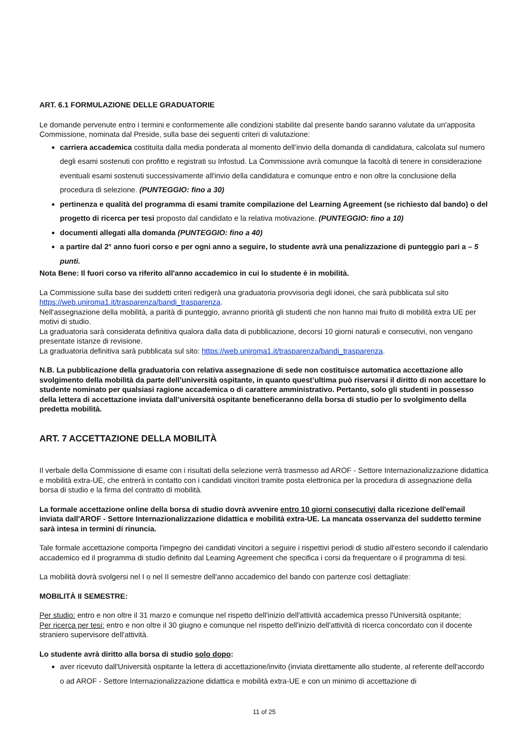ART. 6.1 FORMULAZIONE DELLE GRADUATORIE
Le domande pervenute entro i termini e conformemente alle condizioni stabilite dal presente bando saranno valutate da un'apposita Commissione, nominata dal Preside, sulla base dei seguenti criteri di valutazione:
carriera accademica costituita dalla media ponderata al momento dell’invio della domanda di candidatura, calcolata sul numero degli esami sostenuti con profitto e registrati su Infostud. La Commissione avrà comunque la facoltà di tenere in considerazione eventuali esami sostenuti successivamente all'invio della candidatura e comunque entro e non oltre la conclusione della procedura di selezione. (PUNTEGGIO: fino a 30)
pertinenza e qualità del programma di esami tramite compilazione del Learning Agreement (se richiesto dal bando) o del progetto di ricerca per tesi proposto dal candidato e la relativa motivazione. (PUNTEGGIO: fino a 10)
documenti allegati alla domanda (PUNTEGGIO: fino a 40)
a partire dal 2° anno fuori corso e per ogni anno a seguire, lo studente avrà una penalizzazione di punteggio pari a – 5 punti.
Nota Bene: Il fuori corso va riferito all'anno accademico in cui lo studente è in mobilità.
La Commissione sulla base dei suddetti criteri redigerà una graduatoria provvisoria degli idonei, che sarà pubblicata sul sito https://web.uniroma1.it/trasparenza/bandi_trasparenza.
Nell'assegnazione della mobilità, a parità di punteggio, avranno priorità gli studenti che non hanno mai fruito di mobilità extra UE per motivi di studio.
La graduatoria sarà considerata definitiva qualora dalla data di pubblicazione, decorsi 10 giorni naturali e consecutivi, non vengano presentate istanze di revisione.
La graduatoria definitiva sarà pubblicata sul sito: https://web.uniroma1.it/trasparenza/bandi_trasparenza.
N.B. La pubblicazione della graduatoria con relativa assegnazione di sede non costituisce automatica accettazione allo svolgimento della mobilità da parte dell’università ospitante, in quanto quest’ultima può riservarsi il diritto di non accettare lo studente nominato per qualsiasi ragione accademica o di carattere amministrativo. Pertanto, solo gli studenti in possesso della lettera di accettazione inviata dall’università ospitante beneficeranno della borsa di studio per lo svolgimento della predetta mobilità.
ART. 7 ACCETTAZIONE DELLA MOBILITÀ
Il verbale della Commissione di esame con i risultati della selezione verrà trasmesso ad AROF - Settore Internazionalizzazione didattica e mobilità extra-UE, che entrerà in contatto con i candidati vincitori tramite posta elettronica per la procedura di assegnazione della borsa di studio e la firma del contratto di mobilità.
La formale accettazione online della borsa di studio dovrà avvenire entro 10 giorni consecutivi dalla ricezione dell'email inviata dall'AROF - Settore Internazionalizzazione didattica e mobilità extra-UE. La mancata osservanza del suddetto termine sarà intesa in termini di rinuncia.
Tale formale accettazione comporta l'impegno dei candidati vincitori a seguire i rispettivi periodi di studio all'estero secondo il calendario accademico ed il programma di studio definito dal Learning Agreement che specifica i corsi da frequentare o il programma di tesi.
La mobilità dovrà svolgersi nel I o nel II semestre dell'anno accademico del bando con partenze così dettagliate:
MOBILITÀ II SEMESTRE:
Per studio: entro e non oltre il 31 marzo e comunque nel rispetto dell'inizio dell'attività accademica presso l'Università ospitante;
Per ricerca per tesi: entro e non oltre il 30 giugno e comunque nel rispetto dell'inizio dell'attività di ricerca concordato con il docente straniero supervisore dell'attività.
Lo studente avrà diritto alla borsa di studio solo dopo:
aver ricevuto dall'Università ospitante la lettera di accettazione/invito (inviata direttamente allo studente, al referente dell'accordo o ad AROF - Settore Internazionalizzazione didattica e mobilità extra-UE e con un minimo di accettazione di
11 of 25